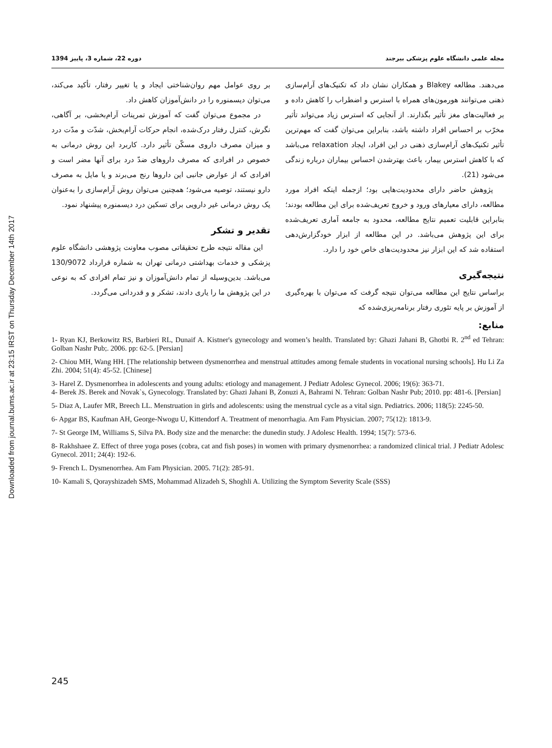Downloaded from journal.bums.ac.ir at 23:15 IRST on Thursday December 14th 2017
مجله علمی دانشگاه علوم پزشکی بیرجند دوره 22، شماره 3، پاییز 1394
می‌دهند. مطالعه Blakey و همکاران نشان داد که تکنیک‌های آرام‌سازی ذهنی می‌توانند هورمون‌های همراه با استرس و اضطراب را کاهش داده و بر فعالیت‌های مغز تأثیر بگذارند. از آنجایی که استرس زیاد می‌تواند تأثیر مخرّب بر احساس افراد داشته باشد، بنابراین می‌توان گفت که مهم‌ترین تأثیر تکنیک‌های آرام‌سازی ذهنی در این افراد، ایجاد relaxation می‌باشد که با کاهش استرس بیمار، باعث بهترشدن احساس بیماران درباره زندگی می‌شود (21).
پژوهش حاضر دارای محدودیت‌هایی بود؛ ازجمله اینکه افراد مورد مطالعه، دارای معیارهای ورود و خروج تعریف‌شده برای این مطالعه بودند؛ بنابراین قابلیت تعمیم نتایج مطالعه، محدود به جامعه آماری تعریف‌شده برای این پژوهش می‌باشد. در این مطالعه از ابزار خودگزارش‌دهی استفاده شد که این ابزار نیز محدودیت‌های خاص خود را دارد.
نتیجه‌گیری
براساس نتایج این مطالعه می‌توان نتیجه گرفت که می‌توان با بهره‌گیری از آموزش بر پایه تئوری رفتار برنامه‌ریزی‌شده که
بر روی عوامل مهم روان‌شناختی ایجاد و یا تغییر رفتار، تأکید می‌کند، می‌توان دیسمنوره را در دانش‌آموزان کاهش داد.
در مجموع می‌توان گفت که آموزش تمرینات آرام‌بخشی، بر آگاهی، نگرش، کنترل رفتار درک‌شده، انجام حرکات آرام‌بخش، شدّت و مدّت درد و میزان مصرف داروی مسکّن تأثیر دارد. کاربرد این روش درمانی به خصوص در افرادی که مصرف داروهای ضدّ درد برای آنها مضر است و افرادی که از عوارض جانبی این داروها رنج می‌برند و یا مایل به مصرف دارو نیستند، توصیه می‌شود؛ همچنین می‌توان روش آرام‌سازی را به‌عنوان یک روش درمانی غیر دارویی برای تسکین درد دیسمنوره پیشنهاد نمود.
تقدیر و تشکر
این مقاله نتیجه طرح تحقیقاتی مصوب معاونت پژوهشی دانشگاه علوم پزشکی و خدمات بهداشتی درمانی تهران به شماره قرارداد 130/9072 می‌باشد. بدین‌وسیله از تمام دانش‌آموزان و نیز تمام افرادی که به نوعی در این پژوهش ما را یاری دادند، تشکر و و قدردانی می‌گردد.
منابع:
1- Ryan KJ, Berkowitz RS, Barbieri RL, Dunaif A. Kistner's gynecology and women’s health. Translated by: Ghazi Jahani B, Ghotbi R. 2<sup>nd</sup> ed Tehran: Golban Nashr Pub;. 2006. pp: 62-5. [Persian]
2- Chiou MH, Wang HH. [The relationship between dysmenorrhea and menstrual attitudes among female students in vocational nursing schools]. Hu Li Za Zhi. 2004; 51(4): 45-52. [Chinese]
3- Harel Z. Dysmenorrhea in adolescents and young adults: etiology and management. J Pediatr Adolesc Gynecol. 2006; 19(6): 363-71.
4- Berek JS. Berek and Novak`s, Gynecology. Translated by: Ghazi Jahani B, Zonuzi A, Bahrami N. Tehran: Golban Nashr Pub; 2010. pp: 481-6. [Persian]
5- Diaz A, Laufer MR, Breech LL. Menstruation in girls and adolescents: using the menstrual cycle as a vital sign. Pediatrics. 2006; 118(5): 2245-50.
6- Apgar BS, Kaufman AH, George-Nwogu U, Kittendorf A. Treatment of menorrhagia. Am Fam Physician. 2007; 75(12): 1813-9.
7- St George IM, Williams S, Silva PA. Body size and the menarche: the dunedin study. J Adolesc Health. 1994; 15(7): 573-6.
8- Rakhshaee Z. Effect of three yoga poses (cobra, cat and fish poses) in women with primary dysmenorrhea: a randomized clinical trial. J Pediatr Adolesc Gynecol. 2011; 24(4): 192-6.
9- French L. Dysmenorrhea. Am Fam Physician. 2005. 71(2): 285-91.
10- Kamali S, Qorayshizadeh SMS, Mohammad Alizadeh S, Shoghli A. Utilizing the Symptom Severity Scale (SSS)
245